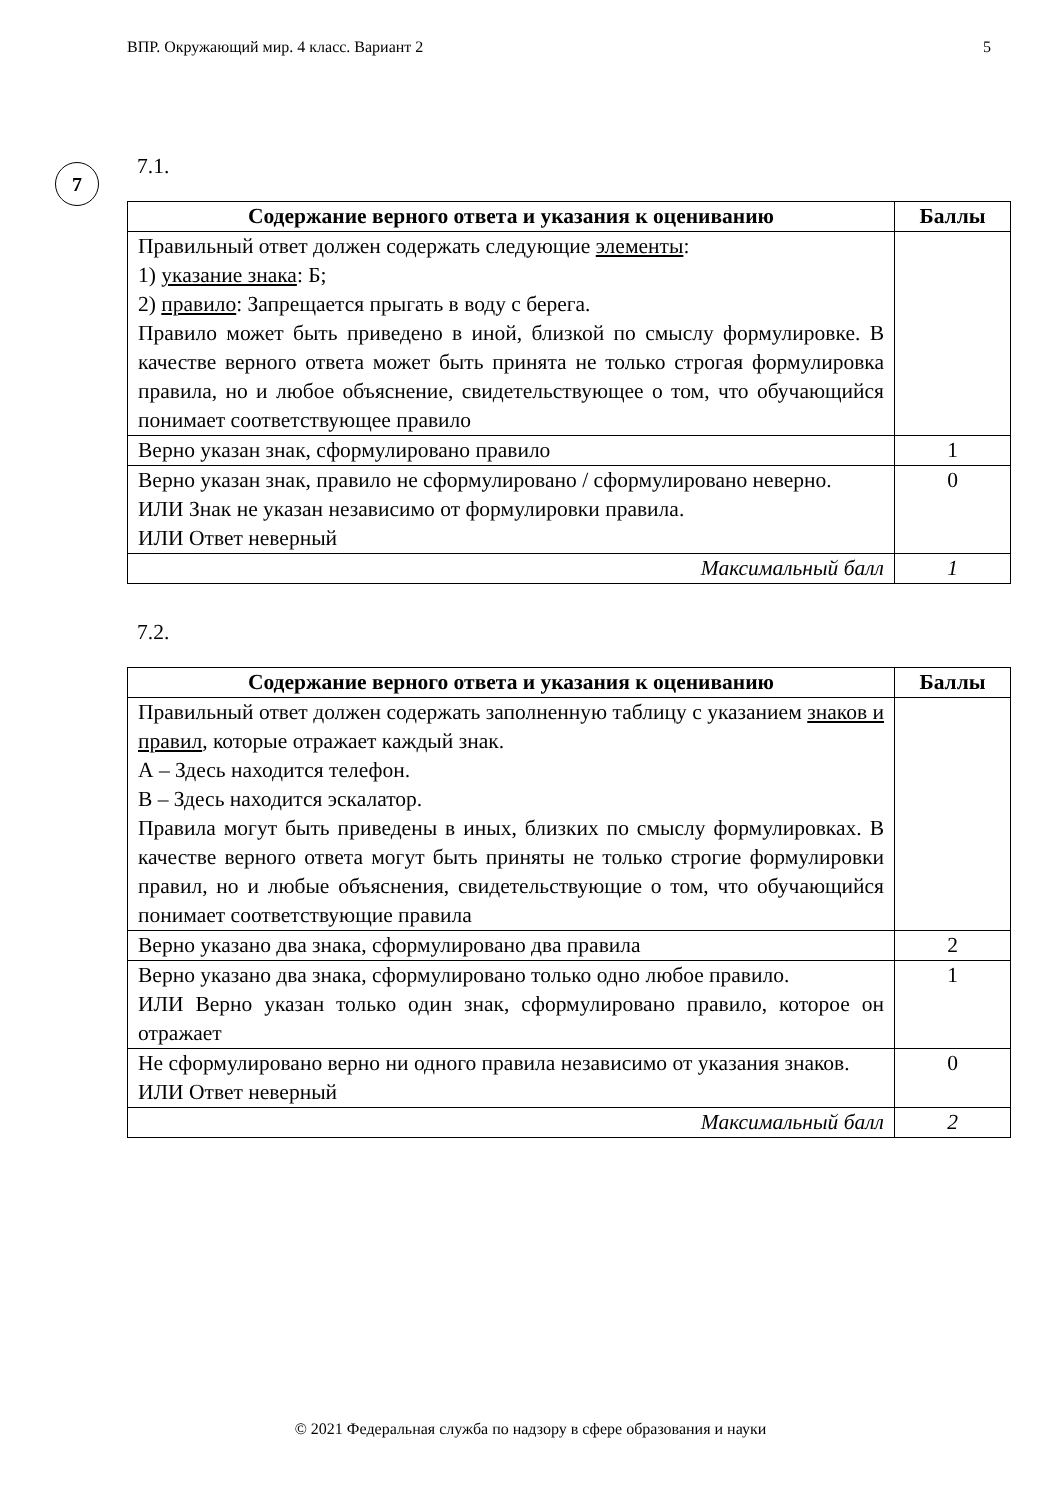ВПР. Окружающий мир. 4 класс. Вариант 2 5
7
7.1.
| Содержание верного ответа и указания к оцениванию | Баллы |
| --- | --- |
| Правильный ответ должен содержать следующие элементы : 1) указание знака : Б; 2) правило : Запрещается прыгать в воду с берега. Правило может быть приведено в иной, близкой по смыслу формулировке. В качестве верного ответа может быть принята не только строгая формулировка правила, но и любое объяснение, свидетельствующее о том, что обучающийся понимает соответствующее правило | |
| Верно указан знак, сформулировано правило | 1 |
| Верно указан знак, правило не сформулировано / сформулировано неверно. ИЛИ Знак не указан независимо от формулировки правила. ИЛИ Ответ неверный | 0 |
| Максимальный балл | 1 |
7.2.
| Содержание верного ответа и указания к оцениванию | Баллы |
| --- | --- |
| Правильный ответ должен содержать заполненную таблицу с указанием знаков и правил , которые отражает каждый знак. А – Здесь находится телефон. В – Здесь находится эскалатор. Правила могут быть приведены в иных, близких по смыслу формулировках. В качестве верного ответа могут быть приняты не только строгие формулировки правил, но и любые объяснения, свидетельствующие о том, что обучающийся понимает соответствующие правила | |
| Верно указано два знака, сформулировано два правила | 2 |
| Верно указано два знака, сформулировано только одно любое правило. ИЛИ Верно указан только один знак, сформулировано правило, которое он отражает | 1 |
| Не сформулировано верно ни одного правила независимо от указания знаков. ИЛИ Ответ неверный | 0 |
| Максимальный балл | 2 |
© 2021 Федеральная служба по надзору в сфере образования и науки